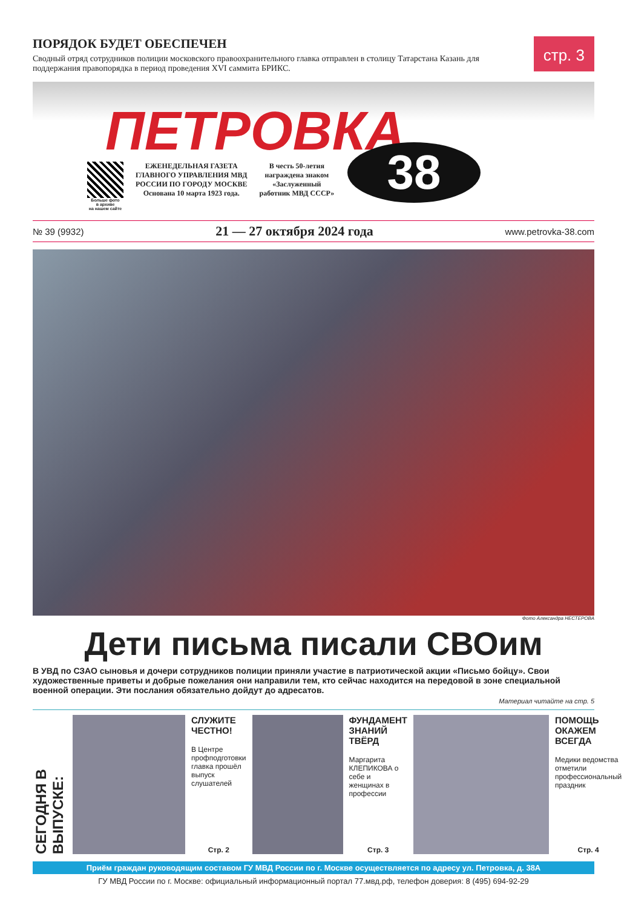ПОРЯДОК БУДЕТ ОБЕСПЕЧЕН
Сводный отряд сотрудников полиции московского правоохранительного главка отправлен в столицу Татарстана Казань для поддержания правопорядка в период проведения XVI саммита БРИКС.
стр. 3
ПЕТРОВКА
38
Больше фото
в архиве
на нашем сайте
ЕЖЕНЕДЕЛЬНАЯ ГАЗЕТА
ГЛАВНОГО УПРАВЛЕНИЯ МВД
РОССИИ ПО ГОРОДУ МОСКВЕ
Основана 10 марта 1923 года.
В честь 50-летия
награждена знаком
«Заслуженный
работник МВД СССР»
№ 39 (9932) 21 — 27 октября 2024 года www.petrovka-38.com
Фото Александра НЕСТЕРОВА
Дети письма писали СВОим
В УВД по СЗАО сыновья и дочери сотрудников полиции приняли участие в патриотической акции «Письмо бойцу». Свои художественные приветы и добрые пожелания они направили тем, кто сейчас находится на передовой в зоне специальной военной операции. Эти послания обязательно дойдут до адресатов.
Материал читайте на стр. 5
СЕГОДНЯ В ВЫПУСКЕ:
СЛУЖИТЕ
ЧЕСТНО!
В Центре профподготовки главка прошёл выпуск слушателей
Стр. 2
ФУНДАМЕНТ
ЗНАНИЙ
ТВЁРД
Маргарита КЛЕПИКОВА о себе и женщинах в профессии
Стр. 3
ПОМОЩЬ
ОКАЖЕМ
ВСЕГДА
Медики ведомства отметили профессиональный праздник
Стр. 4
Приём граждан руководящим составом ГУ МВД России по г. Москве осуществляется по адресу ул. Петровка, д. 38А
ГУ МВД России по г. Москве: официальный информационный портал 77.мвд.рф, телефон доверия: 8 (495) 694-92-29